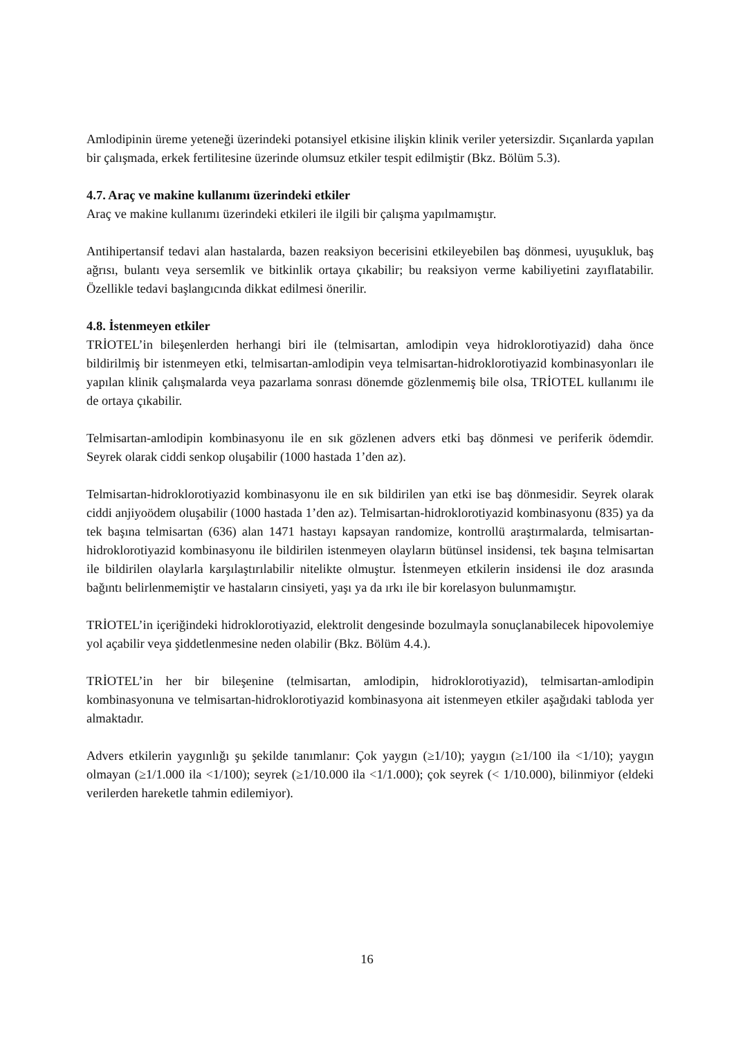Amlodipinin üreme yeteneği üzerindeki potansiyel etkisine ilişkin klinik veriler yetersizdir. Sıçanlarda yapılan bir çalışmada, erkek fertilitesine üzerinde olumsuz etkiler tespit edilmiştir (Bkz. Bölüm 5.3).
4.7. Araç ve makine kullanımı üzerindeki etkiler
Araç ve makine kullanımı üzerindeki etkileri ile ilgili bir çalışma yapılmamıştır.
Antihipertansif tedavi alan hastalarda, bazen reaksiyon becerisini etkileyebilen baş dönmesi, uyuşukluk, baş ağrısı, bulantı veya sersemlik ve bitkinlik ortaya çıkabilir; bu reaksiyon verme kabiliyetini zayıflatabilir. Özellikle tedavi başlangıcında dikkat edilmesi önerilir.
4.8. İstenmeyen etkiler
TRİOTEL’in bileşenlerden herhangi biri ile (telmisartan, amlodipin veya hidroklorotiyazid) daha önce bildirilmiş bir istenmeyen etki, telmisartan-amlodipin veya telmisartan-hidroklorotiyazid kombinasyonları ile yapılan klinik çalışmalarda veya pazarlama sonrası dönemde gözlenmemiş bile olsa, TRİOTEL kullanımı ile de ortaya çıkabilir.
Telmisartan-amlodipin kombinasyonu ile en sık gözlenen advers etki baş dönmesi ve periferik ödemdir. Seyrek olarak ciddi senkop oluşabilir (1000 hastada 1’den az).
Telmisartan-hidroklorotiyazid kombinasyonu ile en sık bildirilen yan etki ise baş dönmesidir. Seyrek olarak ciddi anjiyoödem oluşabilir (1000 hastada 1’den az). Telmisartan-hidroklorotiyazid kombinasyonu (835) ya da tek başına telmisartan (636) alan 1471 hastayı kapsayan randomize, kontrollü araştırmalarda, telmisartan-hidroklorotiyazid kombinasyonu ile bildirilen istenmeyen olayların bütünsel insidensi, tek başına telmisartan ile bildirilen olaylarla karşılaştırılabilir nitelikte olmuştur. İstenmeyen etkilerin insidensi ile doz arasında bağıntı belirlenmemiştir ve hastaların cinsiyeti, yaşı ya da ırkı ile bir korelasyon bulunmamıştır.
TRİOTEL’in içeriğindeki hidroklorotiyazid, elektrolit dengesinde bozulmayla sonuçlanabilecek hipovolemiye yol açabilir veya şiddetlenmesine neden olabilir (Bkz. Bölüm 4.4.).
TRİOTEL’in her bir bileşenine (telmisartan, amlodipin, hidroklorotiyazid), telmisartan-amlodipin kombinasyonuna ve telmisartan-hidroklorotiyazid kombinasyona ait istenmeyen etkiler aşağıdaki tabloda yer almaktadır.
Advers etkilerin yaygınlığı şu şekilde tanımlanır: Çok yaygın (≥1/10); yaygın (≥1/100 ila <1/10); yaygın olmayan (≥1/1.000 ila <1/100); seyrek (≥1/10.000 ila <1/1.000); çok seyrek (< 1/10.000), bilinmiyor (eldeki verilerden hareketle tahmin edilemiyor).
16